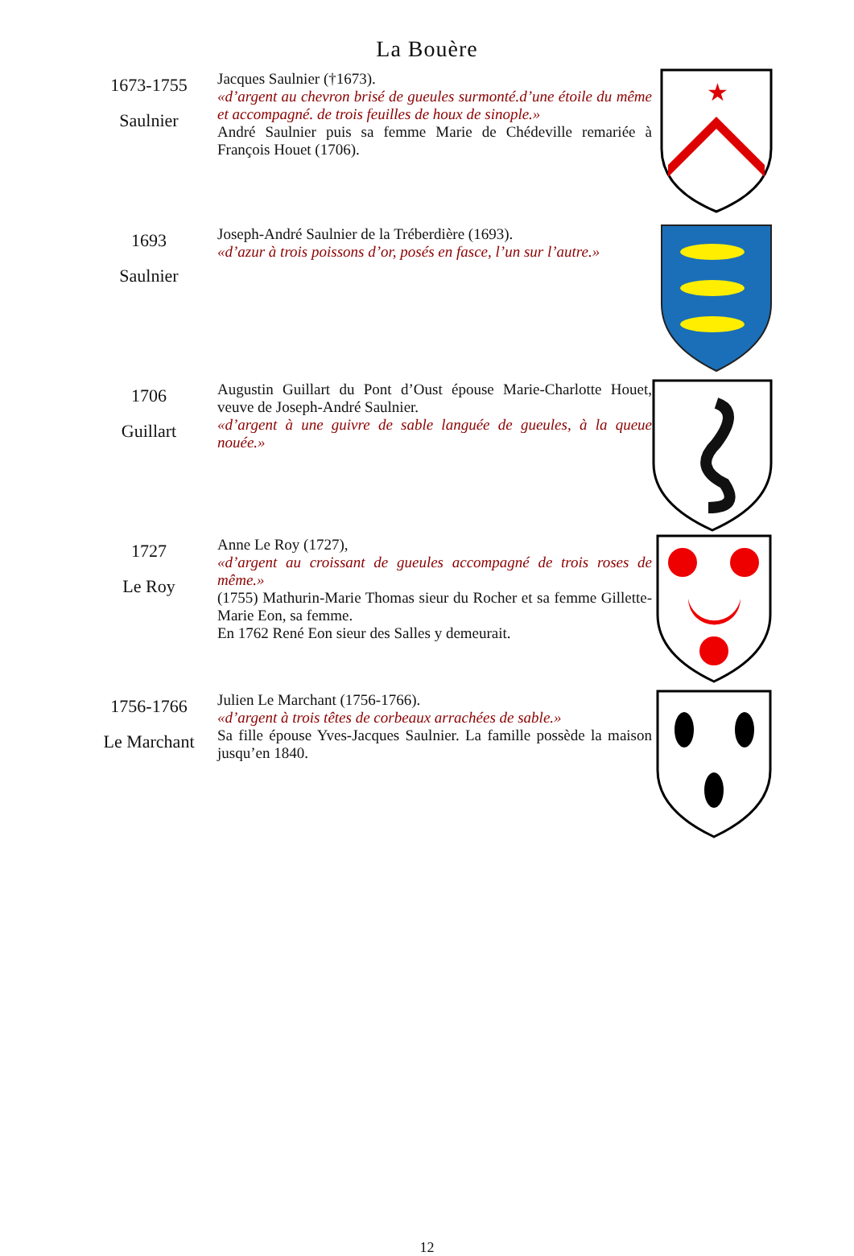La Bouère
1673-1755
Saulnier
Jacques Saulnier (†1673).
«d’argent au chevron brisé de gueules surmonté.d’une étoile du même et accompagné. de trois feuilles de houx de sinople.»
André Saulnier puis sa femme Marie de Chédeville remariée à François Houet (1706).
★
1693
Saulnier
Joseph-André Saulnier de la Tréberdière (1693).
«d’azur à trois poissons d’or, posés en fasce, l’un sur l’autre.»
1706
Guillart
Augustin Guillart du Pont d’Oust épouse Marie-Charlotte Houet, veuve de Joseph-André Saulnier.
«d’argent à une guivre de sable languée de gueules, à la queue nouée.»
1727
Le Roy
Anne Le Roy (1727),
«d’argent au croissant de gueules accompagné de trois roses de même.»
(1755) Mathurin-Marie Thomas sieur du Rocher et sa femme Gillette-Marie Eon, sa femme.
En 1762 René Eon sieur des Salles y demeurait.
1756-1766
Le Marchant
Julien Le Marchant (1756-1766).
«d’argent à trois têtes de corbeaux arrachées de sable.»
Sa fille épouse Yves-Jacques Saulnier. La famille possède la maison jusqu’en 1840.
12